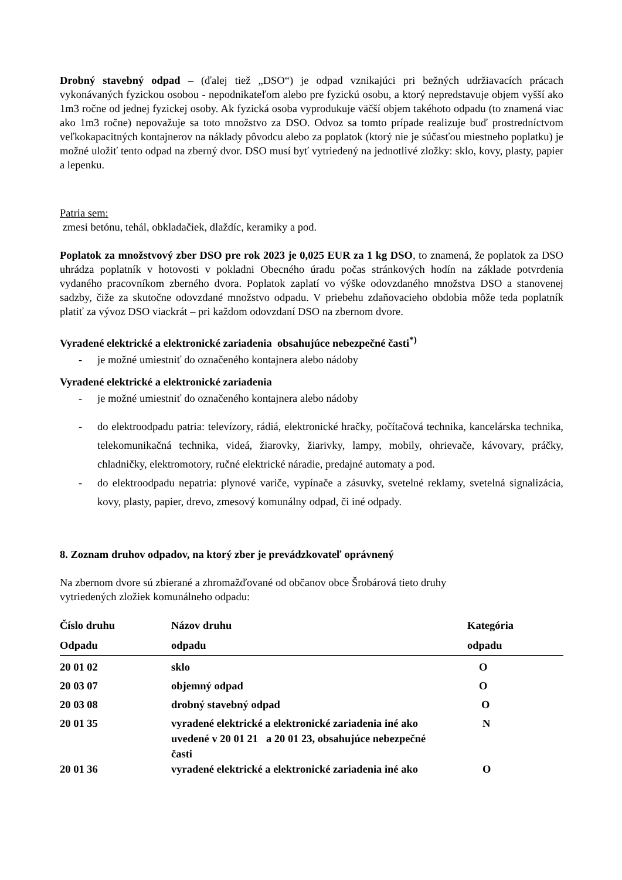Drobný stavebný odpad – (ďalej tiež „DSO“) je odpad vznikajúci pri bežných udržiavacích prácach vykonávaných fyzickou osobou - nepodnikateľom alebo pre fyzickú osobu, a ktorý nepredstavuje objem vyšší ako 1m3 ročne od jednej fyzickej osoby. Ak fyzická osoba vyprodukuje väčší objem takéhoto odpadu (to znamená viac ako 1m3 ročne) nepovažuje sa toto množstvo za DSO. Odvoz sa tomto prípade realizuje buď prostredníctvom veľkokapacitných kontajnerov na náklady pôvodcu alebo za poplatok (ktorý nie je súčasťou miestneho poplatku) je možné uložiť tento odpad na zberný dvor. DSO musí byť vytriedený na jednotlivé zložky: sklo, kovy, plasty, papier a lepenku.
Patria sem:
zmesi betónu, tehál, obkladačiek, dlaždíc, keramiky a pod.
Poplatok za množstvový zber DSO pre rok 2023 je 0,025 EUR za 1 kg DSO, to znamená, že poplatok za DSO uhrádza poplatník v hotovosti v pokladni Obecného úradu počas stránkových hodín na základe potvrdenia vydaného pracovníkom zberného dvora. Poplatok zaplatí vo výške odovzdaného množstva DSO a stanovenej sadzby, čiže za skutočne odovzdané množstvo odpadu. V priebehu zdaňovacieho obdobia môže teda poplatník platiť za vývoz DSO viackrát – pri každom odovzdaní DSO na zbernom dvore.
Vyradené elektrické a elektronické zariadenia obsahujúce nebezpečné časti<sup>*)</sup>
- je možné umiestniť do označeného kontajnera alebo nádoby
Vyradené elektrické a elektronické zariadenia
- je možné umiestniť do označeného kontajnera alebo nádoby
- do elektroodpadu patria: televízory, rádiá, elektronické hračky, počítačová technika, kancelárska technika, telekomunikačná technika, videá, žiarovky, žiarivky, lampy, mobily, ohrievače, kávovary, práčky, chladničky, elektromotory, ručné elektrické náradie, predajné automaty a pod.
- do elektroodpadu nepatria: plynové variče, vypínače a zásuvky, svetelné reklamy, svetelná signalizácia, kovy, plasty, papier, drevo, zmesový komunálny odpad, či iné odpady.
8. Zoznam druhov odpadov, na ktorý zber je prevádzkovateľ oprávnený
Na zbernom dvore sú zbierané a zhromažďované od občanov obce Šrobárová tieto druhy
vytriedených zložiek komunálneho odpadu:
| Číslo druhu Odpadu | Názov druhu odpadu | Kategória odpadu |
| --- | --- | --- |
| 20 01 02 | sklo | O |
| 20 03 07 | objemný odpad | O |
| 20 03 08 | drobný stavebný odpad | O |
| 20 01 35 | vyradené elektrické a elektronické zariadenia iné ako uvedené v 20 01 21 a 20 01 23, obsahujúce nebezpečné časti | N |
| 20 01 36 | vyradené elektrické a elektronické zariadenia iné ako | O |